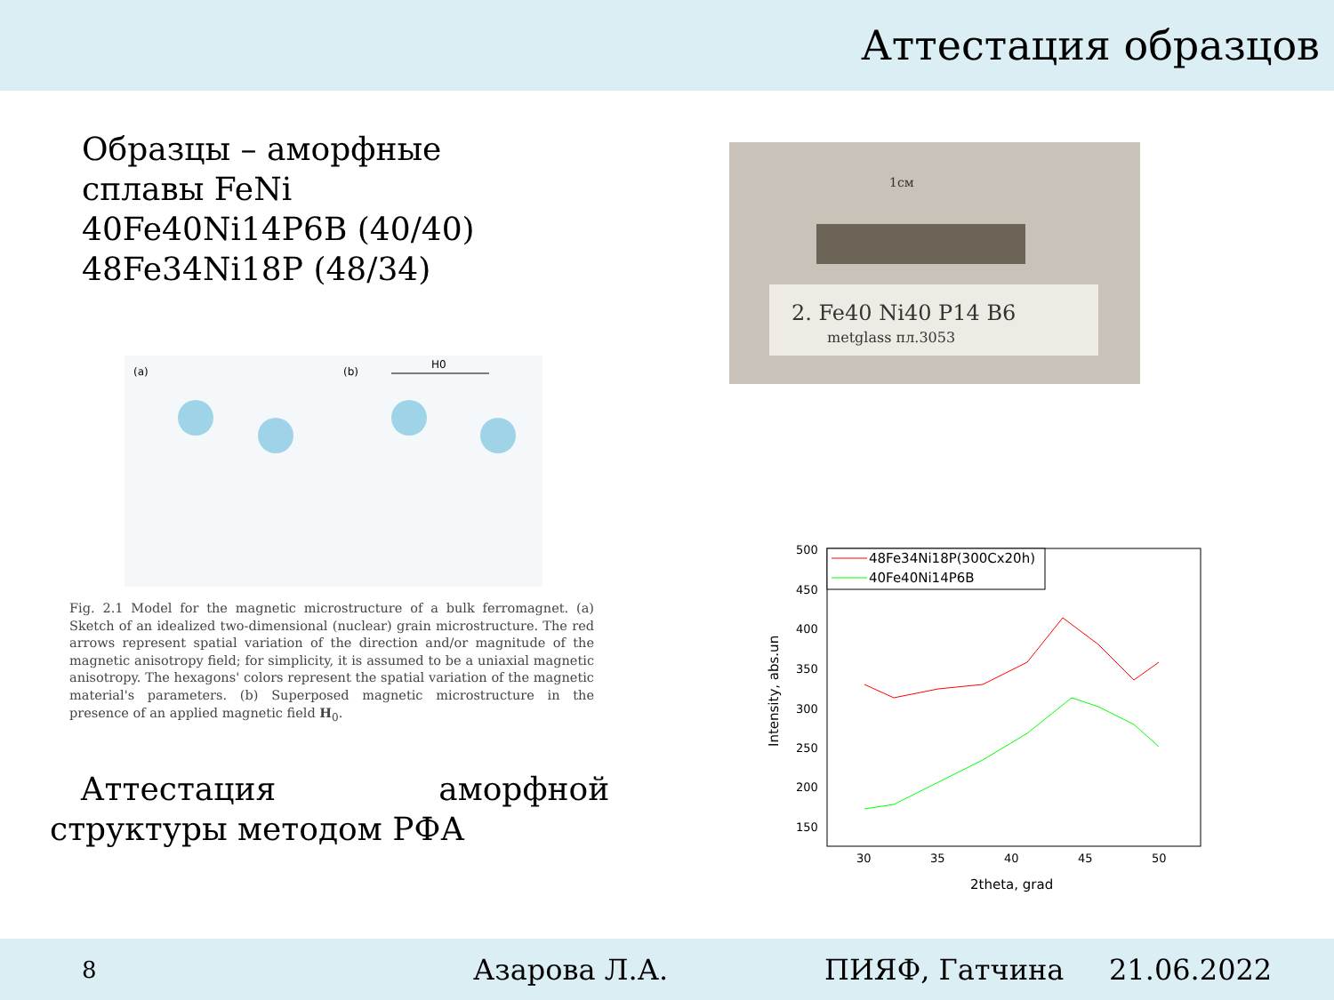Аттестация образцов
Образцы – аморфные
сплавы FeNi
40Fe40Ni14P6B (40/40)
48Fe34Ni18P (48/34)
(a)
(b)
H0
Fig. 2.1 Model for the magnetic microstructure of a bulk ferromagnet. (a) Sketch of an idealized two-dimensional (nuclear) grain microstructure. The red arrows represent spatial variation of the direction and/or magnitude of the magnetic anisotropy field; for simplicity, it is assumed to be a uniaxial magnetic anisotropy. The hexagons' colors represent the spatial variation of the magnetic material's parameters. (b) Superposed magnetic microstructure in the presence of an applied magnetic field H<sub>0</sub>.
Аттестация аморфной структуры методом РФА
2. Fe40 Ni40 P14 B6
metglass пл.3053
1см
500
450
400
350
300
250
200
150
30
35
40
45
50
2theta, grad
Intensity, abs.un
48Fe34Ni18P(300Cx20h)
40Fe40Ni14P6B
8 Азарова Л.А. ПИЯФ, Гатчина 21.06.2022